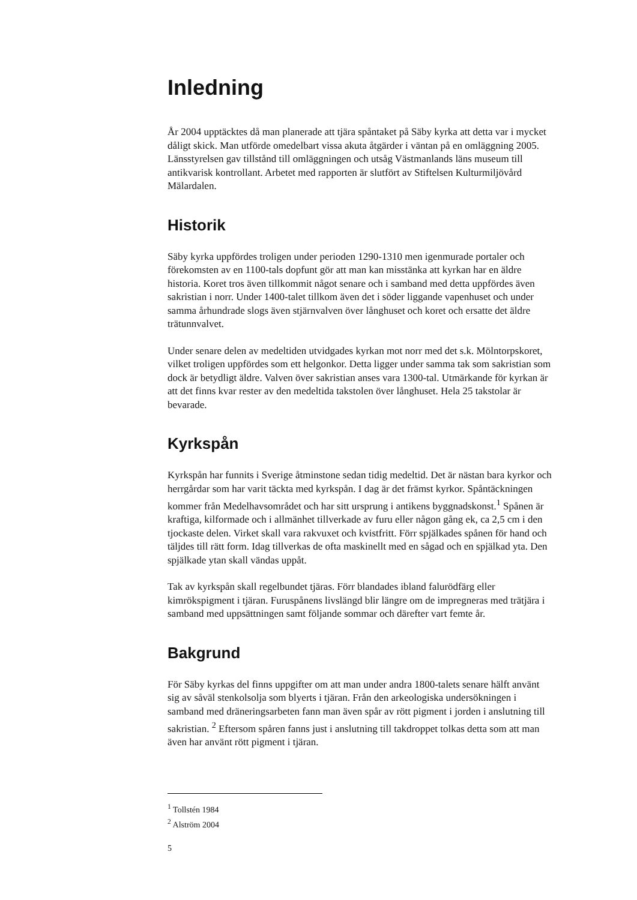Inledning
År 2004 upptäcktes då man planerade att tjära spåntaket på Säby kyrka att detta var i mycket dåligt skick. Man utförde omedelbart vissa akuta åtgärder i väntan på en omläggning 2005. Länsstyrelsen gav tillstånd till omläggningen och utsåg Västmanlands läns museum till antikvarisk kontrollant. Arbetet med rapporten är slutfört av Stiftelsen Kulturmiljövård Mälardalen.
Historik
Säby kyrka uppfördes troligen under perioden 1290-1310 men igenmurade portaler och förekomsten av en 1100-tals dopfunt gör att man kan misstänka att kyrkan har en äldre historia. Koret tros även tillkommit något senare och i samband med detta uppfördes även sakristian i norr. Under 1400-talet tillkom även det i söder liggande vapenhuset och under samma århundrade slogs även stjärnvalven över långhuset och koret och ersatte det äldre trätunnvalvet.
Under senare delen av medeltiden utvidgades kyrkan mot norr med det s.k. Mölntorpskoret, vilket troligen uppfördes som ett helgonkor. Detta ligger under samma tak som sakristian som dock är betydligt äldre. Valven över sakristian anses vara 1300-tal. Utmärkande för kyrkan är att det finns kvar rester av den medeltida takstolen över långhuset. Hela 25 takstolar är bevarade.
Kyrkspån
Kyrkspån har funnits i Sverige åtminstone sedan tidig medeltid. Det är nästan bara kyrkor och herrgårdar som har varit täckta med kyrkspån. I dag är det främst kyrkor. Spåntäckningen kommer från Medelhavsområdet och har sitt ursprung i antikens byggnadskonst.<sup>1</sup> Spånen är kraftiga, kilformade och i allmänhet tillverkade av furu eller någon gång ek, ca 2,5 cm i den tjockaste delen. Virket skall vara rakvuxet och kvistfritt. Förr spjälkades spånen för hand och täljdes till rätt form. Idag tillverkas de ofta maskinellt med en sågad och en spjälkad yta. Den spjälkade ytan skall vändas uppåt.
Tak av kyrkspån skall regelbundet tjäras. Förr blandades ibland falurödfärg eller kimrökspigment i tjäran. Furuspånens livslängd blir längre om de impregneras med trätjära i samband med uppsättningen samt följande sommar och därefter vart femte år.
Bakgrund
För Säby kyrkas del finns uppgifter om att man under andra 1800-talets senare hälft använt sig av såväl stenkolsolja som blyerts i tjäran. Från den arkeologiska undersökningen i samband med dräneringsarbeten fann man även spår av rött pigment i jorden i anslutning till sakristian. <sup>2</sup> Eftersom spåren fanns just i anslutning till takdroppet tolkas detta som att man även har använt rött pigment i tjäran.
<sup>1</sup> Tollstén 1984
<sup>2</sup> Alström 2004
5